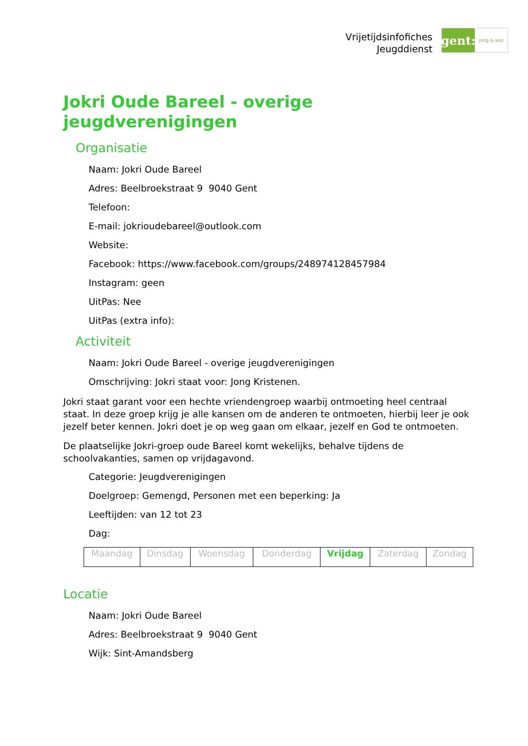Vrijetijdsinfofiches
Jeugddienst
gent:
jong & wijs
Jokri Oude Bareel - overige jeugdverenigingen
Organisatie
Naam: Jokri Oude Bareel
Adres: Beelbroekstraat 9 9040 Gent
Telefoon:
E-mail: jokrioudebareel@outlook.com
Website:
Facebook: https://www.facebook.com/groups/248974128457984
Instagram: geen
UitPas: Nee
UitPas (extra info):
Activiteit
Naam: Jokri Oude Bareel - overige jeugdverenigingen
Omschrijving: Jokri staat voor: Jong Kristenen.
Jokri staat garant voor een hechte vriendengroep waarbij ontmoeting heel centraal staat. In deze groep krijg je alle kansen om de anderen te ontmoeten, hierbij leer je ook jezelf beter kennen. Jokri doet je op weg gaan om elkaar, jezelf en God te ontmoeten.
De plaatselijke Jokri-groep oude Bareel komt wekelijks, behalve tijdens de schoolvakanties, samen op vrijdagavond.
Categorie: Jeugdverenigingen
Doelgroep: Gemengd, Personen met een beperking: Ja
Leeftijden: van 12 tot 23
Dag:
| Maandag | Dinsdag | Woensdag | Donderdag | Vrijdag | Zaterdag | Zondag |
Locatie
Naam: Jokri Oude Bareel
Adres: Beelbroekstraat 9 9040 Gent
Wijk: Sint-Amandsberg